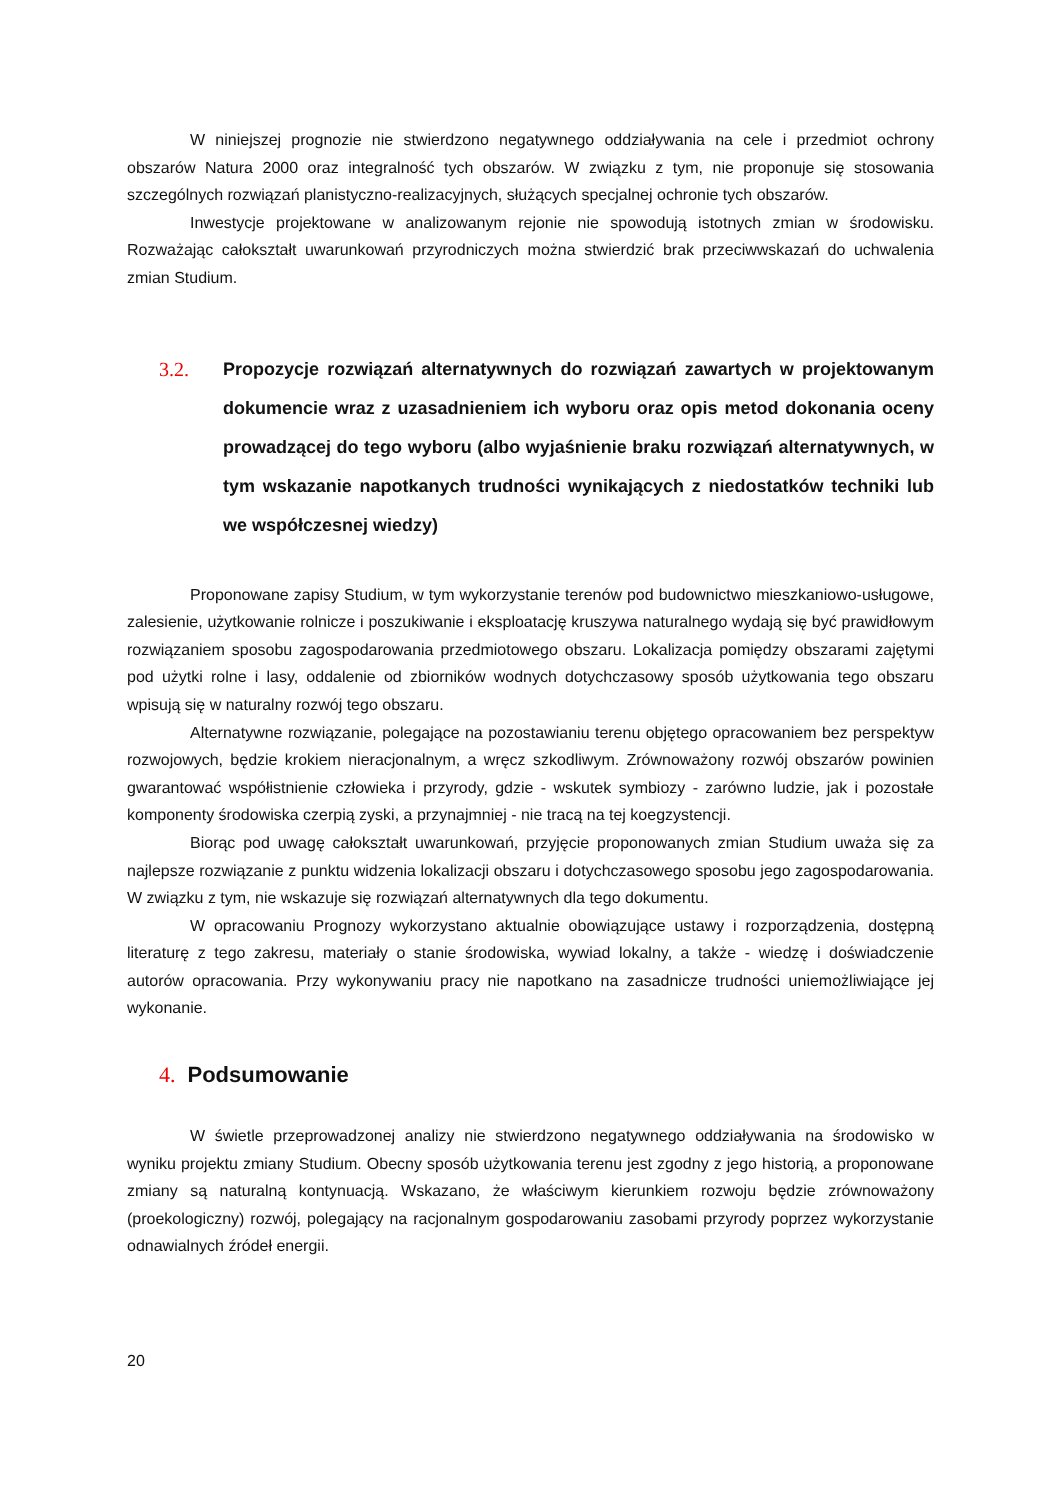W niniejszej prognozie nie stwierdzono negatywnego oddziaływania na cele i przedmiot ochrony obszarów Natura 2000 oraz integralność tych obszarów. W związku z tym, nie proponuje się stosowania szczególnych rozwiązań planistyczno-realizacyjnych, służących specjalnej ochronie tych obszarów.
Inwestycje projektowane w analizowanym rejonie nie spowodują istotnych zmian w środowisku. Rozważając całokształt uwarunkowań przyrodniczych można stwierdzić brak przeciwwskazań do uchwalenia zmian Studium.
3.2. Propozycje rozwiązań alternatywnych do rozwiązań zawartych w projektowanym dokumencie wraz z uzasadnieniem ich wyboru oraz opis metod dokonania oceny prowadzącej do tego wyboru (albo wyjaśnienie braku rozwiązań alternatywnych, w tym wskazanie napotkanych trudności wynikających z niedostatków techniki lub we współczesnej wiedzy)
Proponowane zapisy Studium, w tym wykorzystanie terenów pod budownictwo mieszkaniowo-usługowe, zalesienie, użytkowanie rolnicze i poszukiwanie i eksploatację kruszywa naturalnego wydają się być prawidłowym rozwiązaniem sposobu zagospodarowania przedmiotowego obszaru. Lokalizacja pomiędzy obszarami zajętymi pod użytki rolne i lasy, oddalenie od zbiorników wodnych dotychczasowy sposób użytkowania tego obszaru wpisują się w naturalny rozwój tego obszaru.
Alternatywne rozwiązanie, polegające na pozostawianiu terenu objętego opracowaniem bez perspektyw rozwojowych, będzie krokiem nieracjonalnym, a wręcz szkodliwym. Zrównoważony rozwój obszarów powinien gwarantować współistnienie człowieka i przyrody, gdzie - wskutek symbiozy - zarówno ludzie, jak i pozostałe komponenty środowiska czerpią zyski, a przynajmniej - nie tracą na tej koegzystencji.
Biorąc pod uwagę całokształt uwarunkowań, przyjęcie proponowanych zmian Studium uważa się za najlepsze rozwiązanie z punktu widzenia lokalizacji obszaru i dotychczasowego sposobu jego zagospodarowania. W związku z tym, nie wskazuje się rozwiązań alternatywnych dla tego dokumentu.
W opracowaniu Prognozy wykorzystano aktualnie obowiązujące ustawy i rozporządzenia, dostępną literaturę z tego zakresu, materiały o stanie środowiska, wywiad lokalny, a także - wiedzę i doświadczenie autorów opracowania. Przy wykonywaniu pracy nie napotkano na zasadnicze trudności uniemożliwiające jej wykonanie.
4. Podsumowanie
W świetle przeprowadzonej analizy nie stwierdzono negatywnego oddziaływania na środowisko w wyniku projektu zmiany Studium. Obecny sposób użytkowania terenu jest zgodny z jego historią, a proponowane zmiany są naturalną kontynuacją. Wskazano, że właściwym kierunkiem rozwoju będzie zrównoważony (proekologiczny) rozwój, polegający na racjonalnym gospodarowaniu zasobami przyrody poprzez wykorzystanie odnawialnych źródeł energii.
20